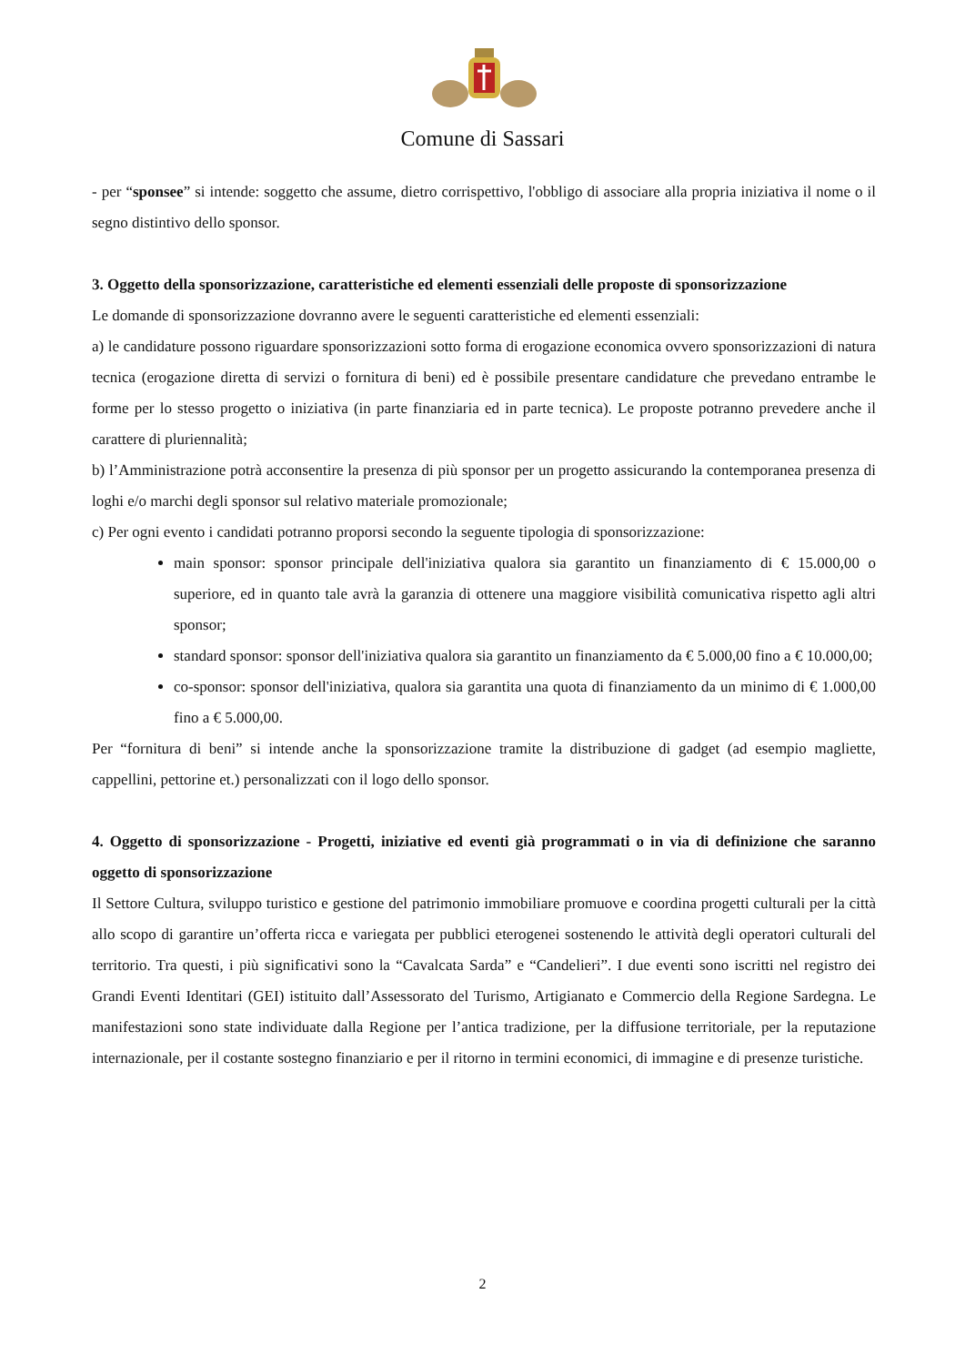Comune di Sassari
- per “sponsee” si intende: soggetto che assume, dietro corrispettivo, l'obbligo di associare alla propria iniziativa il nome o il segno distintivo dello sponsor.
3. Oggetto della sponsorizzazione, caratteristiche ed elementi essenziali delle proposte di sponsorizzazione
Le domande di sponsorizzazione dovranno avere le seguenti caratteristiche ed elementi essenziali:
a) le candidature possono riguardare sponsorizzazioni sotto forma di erogazione economica ovvero sponsorizzazioni di natura tecnica (erogazione diretta di servizi o fornitura di beni) ed è possibile presentare candidature che prevedano entrambe le forme per lo stesso progetto o iniziativa (in parte finanziaria ed in parte tecnica). Le proposte potranno prevedere anche il carattere di pluriennalità;
b) l’Amministrazione potrà acconsentire la presenza di più sponsor per un progetto assicurando la contemporanea presenza di loghi e/o marchi degli sponsor sul relativo materiale promozionale;
c) Per ogni evento i candidati potranno proporsi secondo la seguente tipologia di sponsorizzazione:
main sponsor: sponsor principale dell'iniziativa qualora sia garantito un finanziamento di € 15.000,00 o superiore, ed in quanto tale avrà la garanzia di ottenere una maggiore visibilità comunicativa rispetto agli altri sponsor;
standard sponsor: sponsor dell'iniziativa qualora sia garantito un finanziamento da € 5.000,00 fino a € 10.000,00;
co-sponsor: sponsor dell'iniziativa, qualora sia garantita una quota di finanziamento da un minimo di € 1.000,00 fino a € 5.000,00.
Per “fornitura di beni” si intende anche la sponsorizzazione tramite la distribuzione di gadget (ad esempio magliette, cappellini, pettorine et.) personalizzati con il logo dello sponsor.
4. Oggetto di sponsorizzazione - Progetti, iniziative ed eventi già programmati o in via di definizione che saranno oggetto di sponsorizzazione
Il Settore Cultura, sviluppo turistico e gestione del patrimonio immobiliare promuove e coordina progetti culturali per la città allo scopo di garantire un’offerta ricca e variegata per pubblici eterogenei sostenendo le attività degli operatori culturali del territorio. Tra questi, i più significativi sono la “Cavalcata Sarda” e “Candelieri”. I due eventi sono iscritti nel registro dei Grandi Eventi Identitari (GEI) istituito dall’Assessorato del Turismo, Artigianato e Commercio della Regione Sardegna. Le manifestazioni sono state individuate dalla Regione per l’antica tradizione, per la diffusione territoriale, per la reputazione internazionale, per il costante sostegno finanziario e per il ritorno in termini economici, di immagine e di presenze turistiche.
2